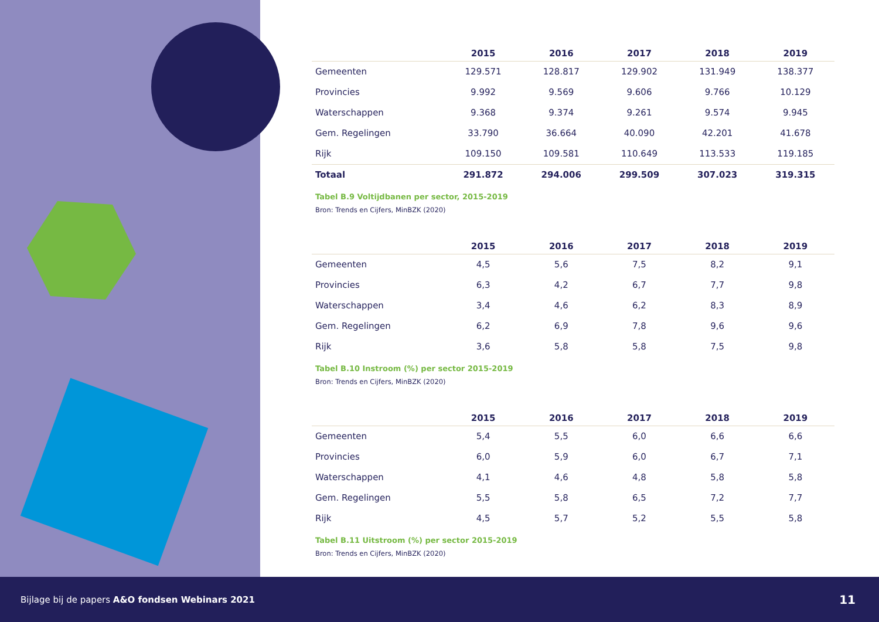| | 2015 | 2016 | 2017 | 2018 | 2019 |
| --- | --- | --- | --- | --- | --- |
| Gemeenten | 129.571 | 128.817 | 129.902 | 131.949 | 138.377 |
| Provincies | 9.992 | 9.569 | 9.606 | 9.766 | 10.129 |
| Waterschappen | 9.368 | 9.374 | 9.261 | 9.574 | 9.945 |
| Gem. Regelingen | 33.790 | 36.664 | 40.090 | 42.201 | 41.678 |
| Rijk | 109.150 | 109.581 | 110.649 | 113.533 | 119.185 |
| Totaal | 291.872 | 294.006 | 299.509 | 307.023 | 319.315 |
Tabel B.9 Voltijdbanen per sector, 2015-2019
Bron: Trends en Cijfers, MinBZK (2020)
| | 2015 | 2016 | 2017 | 2018 | 2019 |
| --- | --- | --- | --- | --- | --- |
| Gemeenten | 4,5 | 5,6 | 7,5 | 8,2 | 9,1 |
| Provincies | 6,3 | 4,2 | 6,7 | 7,7 | 9,8 |
| Waterschappen | 3,4 | 4,6 | 6,2 | 8,3 | 8,9 |
| Gem. Regelingen | 6,2 | 6,9 | 7,8 | 9,6 | 9,6 |
| Rijk | 3,6 | 5,8 | 5,8 | 7,5 | 9,8 |
Tabel B.10 Instroom (%) per sector 2015-2019
Bron: Trends en Cijfers, MinBZK (2020)
| | 2015 | 2016 | 2017 | 2018 | 2019 |
| --- | --- | --- | --- | --- | --- |
| Gemeenten | 5,4 | 5,5 | 6,0 | 6,6 | 6,6 |
| Provincies | 6,0 | 5,9 | 6,0 | 6,7 | 7,1 |
| Waterschappen | 4,1 | 4,6 | 4,8 | 5,8 | 5,8 |
| Gem. Regelingen | 5,5 | 5,8 | 6,5 | 7,2 | 7,7 |
| Rijk | 4,5 | 5,7 | 5,2 | 5,5 | 5,8 |
Tabel B.11 Uitstroom (%) per sector 2015-2019
Bron: Trends en Cijfers, MinBZK (2020)
Bijlage bij de papers A&O fondsen Webinars 2021 11